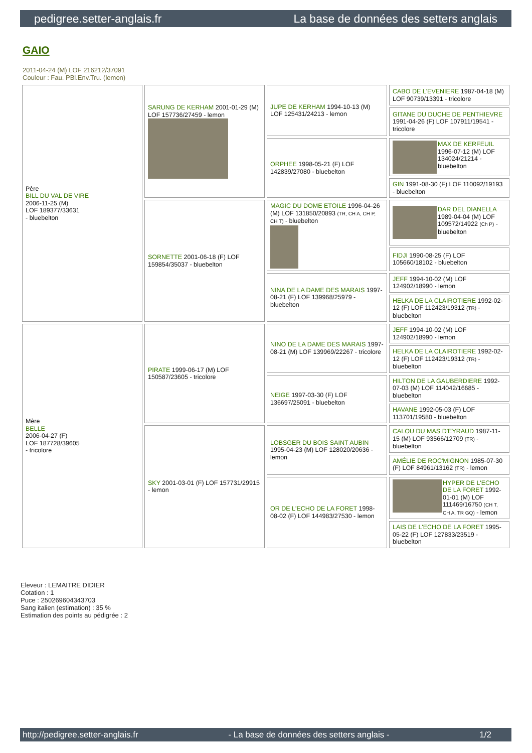pedigree.setter-anglais.fr La base de données des setters anglais
GAIO
2011-04-24 (M) LOF 216212/37091
Couleur : Fau. PBl.Env.Tru. (lemon)
| Père BILL DU VAL DE VIRE 2006-11-25 (M) LOF 189377/33631 - bluebelton | SARUNG DE KERHAM 2001-01-29 (M) LOF 157736/27459 - lemon | JUPE DE KERHAM 1994-10-13 (M) LOF 125431/24213 - lemon | CABO DE L'EVENIERE 1987-04-18 (M) LOF 90739/13391 - tricolore |
| | | | GITANE DU DUCHE DE PENTHIEVRE 1991-04-26 (F) LOF 107911/19541 - tricolore |
| | | ORPHEE 1998-05-21 (F) LOF 142839/27080 - bluebelton | MAX DE KERFEUIL 1996-07-12 (M) LOF 134024/21214 - bluebelton |
| | | | GIN 1991-08-30 (F) LOF 110092/19193 - bluebelton |
| | SORNETTE 2001-06-18 (F) LOF 159854/35037 - bluebelton | MAGIC DU DOME ETOILE 1996-04-26 (M) LOF 131850/20893 (TR, CH A, CH P, CH T) - bluebelton | DAR DEL DIANELLA 1989-04-04 (M) LOF 109572/14922 (Ch P) - bluebelton |
| | | | FIDJI 1990-08-25 (F) LOF 105660/18102 - bluebelton |
| | | NINA DE LA DAME DES MARAIS 1997-08-21 (F) LOF 139968/25979 - bluebelton | JEFF 1994-10-02 (M) LOF 124902/18990 - lemon |
| | | | HELKA DE LA CLAIROTIERE 1992-02-12 (F) LOF 112423/19312 (TR) - bluebelton |
| Mère BELLE 2006-04-27 (F) LOF 187728/39605 - tricolore | PIRATE 1999-06-17 (M) LOF 150587/23605 - tricolore | NINO DE LA DAME DES MARAIS 1997-08-21 (M) LOF 139969/22267 - tricolore | JEFF 1994-10-02 (M) LOF 124902/18990 - lemon |
| | | | HELKA DE LA CLAIROTIERE 1992-02-12 (F) LOF 112423/19312 (TR) - bluebelton |
| | | NEIGE 1997-03-30 (F) LOF 136697/25091 - bluebelton | HILTON DE LA GAUBERDIERE 1992-07-03 (M) LOF 114042/16685 - bluebelton |
| | | | HAVANE 1992-05-03 (F) LOF 113701/19580 - bluebelton |
| | SKY 2001-03-01 (F) LOF 157731/29915 - lemon | LOBSGER DU BOIS SAINT AUBIN 1995-04-23 (M) LOF 128020/20636 - lemon | CALOU DU MAS D'EYRAUD 1987-11-15 (M) LOF 93566/12709 (TR) - bluebelton |
| | | | AMÉLIE DE ROC'MIGNON 1985-07-30 (F) LOF 84961/13162 (TR) - lemon |
| | | OR DE L'ECHO DE LA FORET 1998-08-02 (F) LOF 144983/27530 - lemon | HYPER DE L'ECHO DE LA FORET 1992-01-01 (M) LOF 111469/16750 (CH T, CH A, TR GQ) - lemon |
| | | | LAIS DE L'ECHO DE LA FORET 1995-05-22 (F) LOF 127833/23519 - bluebelton |
Eleveur : LEMAITRE DIDIER
Cotation : 1
Puce : 250269604343703
Sang italien (estimation) : 35 %
Estimation des points au pédigrée : 2
http://pedigree.setter-anglais.fr - La base de données des setters anglais - 1/2